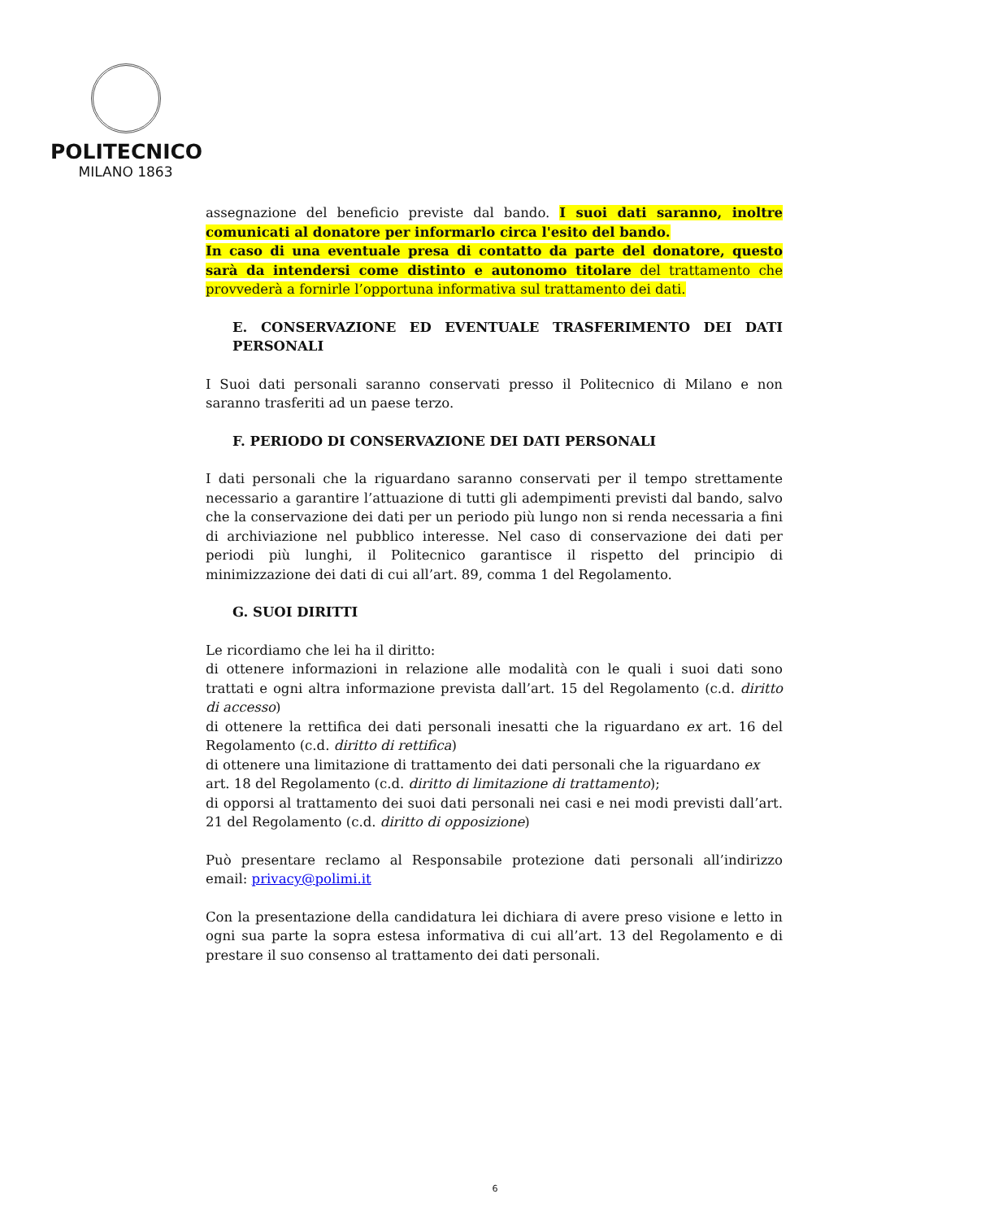POLITECNICO
MILANO 1863
assegnazione del beneficio previste dal bando. I suoi dati saranno, inoltre comunicati al donatore per informarlo circa l'esito del bando.
In caso di una eventuale presa di contatto da parte del donatore, questo sarà da intendersi come distinto e autonomo titolare del trattamento che provvederà a fornirle l’opportuna informativa sul trattamento dei dati.
E. CONSERVAZIONE ED EVENTUALE TRASFERIMENTO DEI DATI PERSONALI
I Suoi dati personali saranno conservati presso il Politecnico di Milano e non saranno trasferiti ad un paese terzo.
F. PERIODO DI CONSERVAZIONE DEI DATI PERSONALI
I dati personali che la riguardano saranno conservati per il tempo strettamente necessario a garantire l’attuazione di tutti gli adempimenti previsti dal bando, salvo che la conservazione dei dati per un periodo più lungo non si renda necessaria a fini di archiviazione nel pubblico interesse. Nel caso di conservazione dei dati per periodi più lunghi, il Politecnico garantisce il rispetto del principio di minimizzazione dei dati di cui all’art. 89, comma 1 del Regolamento.
G. SUOI DIRITTI
Le ricordiamo che lei ha il diritto:
di ottenere informazioni in relazione alle modalità con le quali i suoi dati sono trattati e ogni altra informazione prevista dall’art. 15 del Regolamento (c.d. diritto di accesso)
di ottenere la rettifica dei dati personali inesatti che la riguardano ex art. 16 del Regolamento (c.d. diritto di rettifica)
di ottenere una limitazione di trattamento dei dati personali che la riguardano ex
art. 18 del Regolamento (c.d. diritto di limitazione di trattamento);
di opporsi al trattamento dei suoi dati personali nei casi e nei modi previsti dall’art. 21 del Regolamento (c.d. diritto di opposizione)
Può presentare reclamo al Responsabile protezione dati personali all’indirizzo email: privacy@polimi.it
Con la presentazione della candidatura lei dichiara di avere preso visione e letto in ogni sua parte la sopra estesa informativa di cui all’art. 13 del Regolamento e di prestare il suo consenso al trattamento dei dati personali.
6